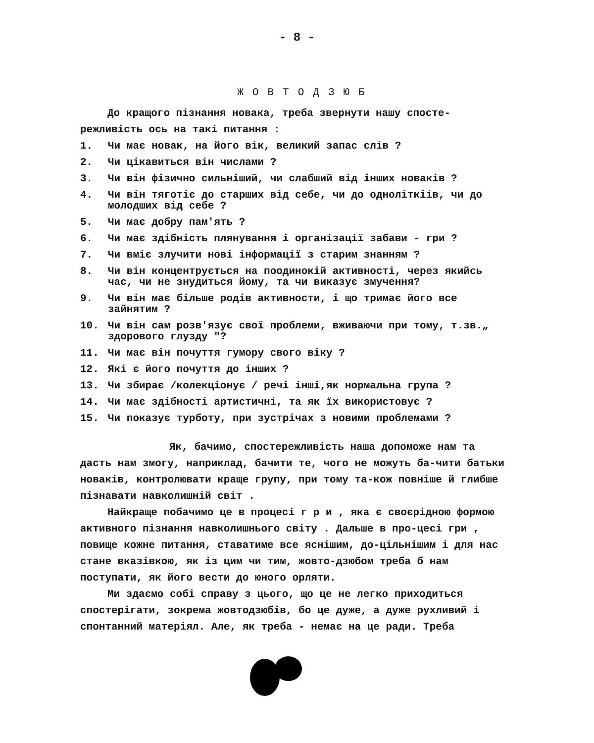- 8 -
ЖОВТОДЗЮБ
До кращого пізнання новака, треба звернути нашу спосте-режливість ось на такі питання :
1. Чи має новак, на його вік, великий запас слів ?
2. Чи цікавиться він числами ?
3. Чи він фізично сильніший, чи слабший від інших новаків ?
4. Чи він тяготіє до старших від себе, чи до одноліткіів, чи до молодших від себе ?
5. Чи має добру пам'ять ?
6. Чи має здібність плянування і організації забави - гри ?
7. Чи вміє злучити нові інформації з старим знанням ?
8. Чи він концентрується на поодинокій активності, через якийсь час, чи не знудиться йому, та чи виказує змучення?
9. Чи він має більше родів активности, і що тримає його все зайнятим ?
10. Чи він сам розв'язує свої проблеми, вживаючи при тому, т.зв.„ здорового глузду "?
11. Чи має він почуття гумору свого віку ?
12. Які є його почуття до інших ?
13. Чи збирає /колекціонує / речі інші,як нормальна група ?
14. Чи має здібності артистичні, та як їх використовує ?
15. Чи показує турботу, при зустрічах з новими проблемами ?
Як, бачимо, спостережливість наша допоможе нам та дасть нам змогу, наприклад, бачити те, чого не можуть ба-чити батьки новаків, контролювати краще групу, при тому та-кож повніше й глибше пізнавати навколишній світ .
Найкраще побачимо це в процесі г р и , яка є своєрідною формою активного пізнання навколишнього світу . Дальше в про-цесі гри , повище кожне питання, ставатиме все яснішим, до-цільнішим і для нас стане вказівкою, як із цим чи тим, жовто-дзюбом треба б нам поступати, як його вести до юного орляти.
Ми здаємо собі справу з цього, що це не легко приходиться спостерігати, зокрема жовтодзюбів, бо це дуже, а дуже рухливий і спонтанний матеріял. Але, як треба - немає на це ради. Треба